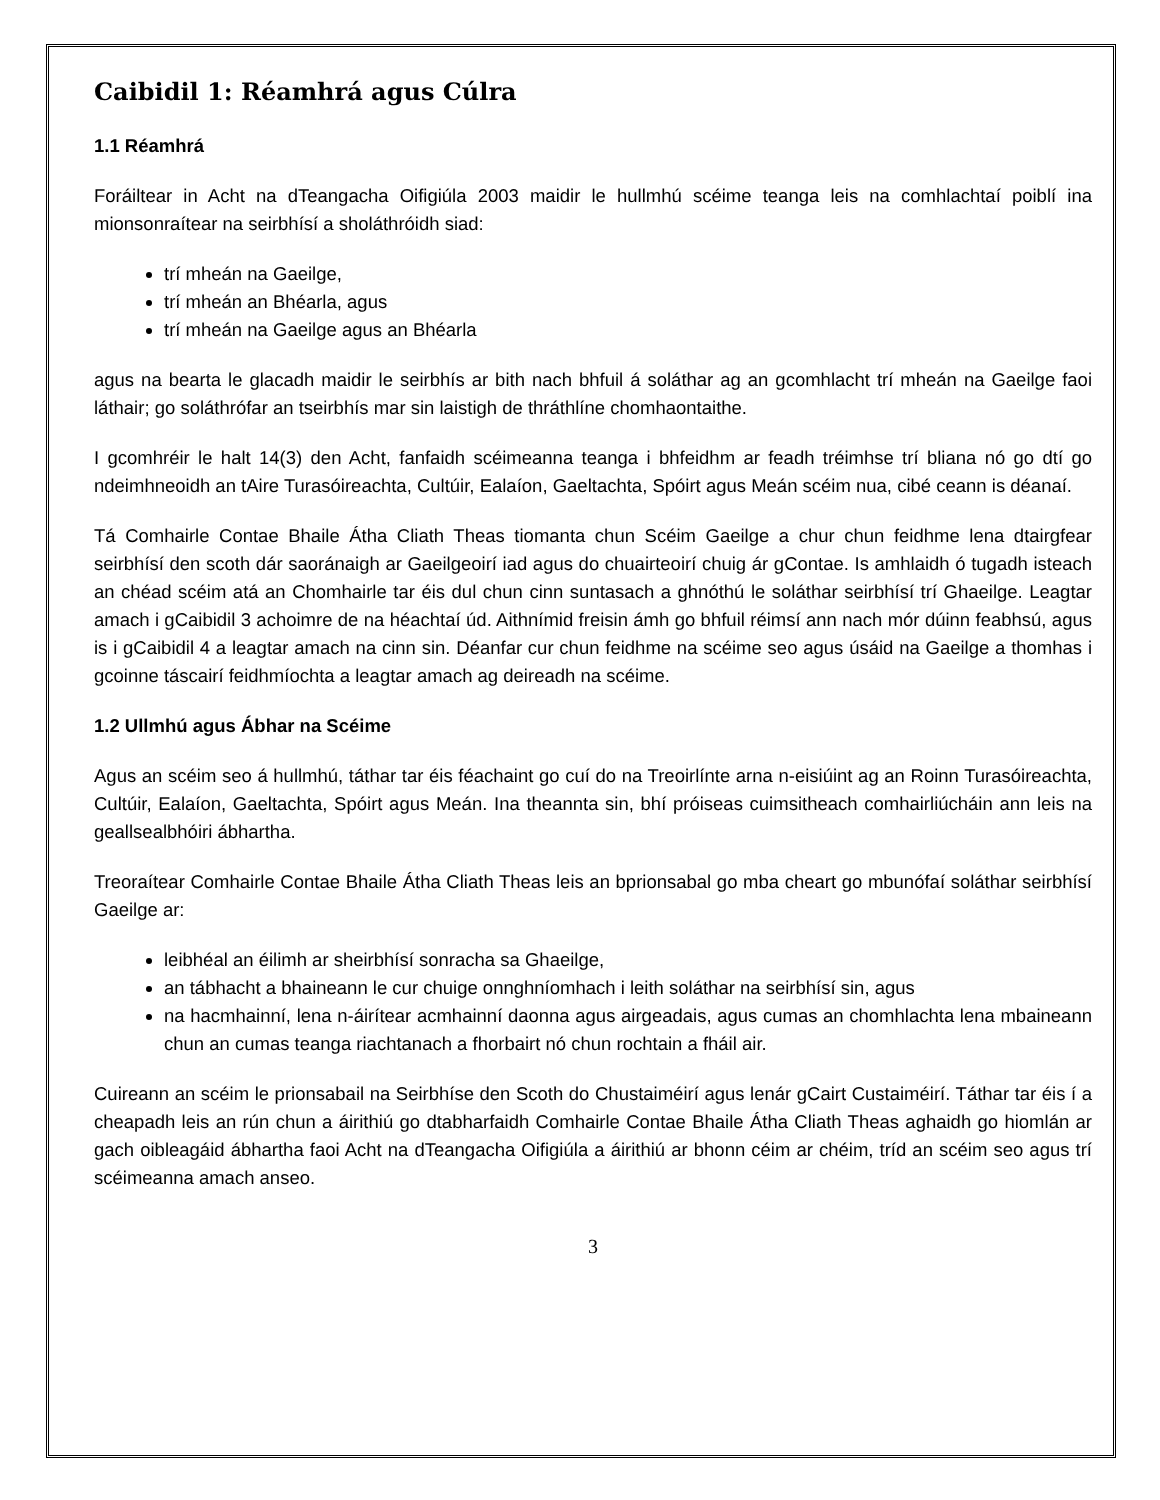Caibidil 1: Réamhrá agus Cúlra
1.1 Réamhrá
Foráiltear in Acht na dTeangacha Oifigiúla 2003 maidir le hullmhú scéime teanga leis na comhlachtaí poiblí ina mionsonraítear na seirbhísí a sholáthróidh siad:
trí mheán na Gaeilge,
trí mheán an Bhéarla, agus
trí mheán na Gaeilge agus an Bhéarla
agus na bearta le glacadh maidir le seirbhís ar bith nach bhfuil á soláthar ag an gcomhlacht trí mheán na Gaeilge faoi láthair; go soláthrófar an tseirbhís mar sin laistigh de thráthlíne chomhaontaithe.
I gcomhréir le halt 14(3) den Acht, fanfaidh scéimeanna teanga i bhfeidhm ar feadh tréimhse trí bliana nó go dtí go ndeimhneoidh an tAire Turasóireachta, Cultúir, Ealaíon, Gaeltachta, Spóirt agus Meán scéim nua, cibé ceann is déanaí.
Tá Comhairle Contae Bhaile Átha Cliath Theas tiomanta chun Scéim Gaeilge a chur chun feidhme lena dtairgfear seirbhísí den scoth dár saoránaigh ar Gaeilgeoirí iad agus do chuairteoirí chuig ár gContae. Is amhlaidh ó tugadh isteach an chéad scéim atá an Chomhairle tar éis dul chun cinn suntasach a ghnóthú le soláthar seirbhísí trí Ghaeilge. Leagtar amach i gCaibidil 3 achoimre de na héachtaí úd. Aithnímid freisin ámh go bhfuil réimsí ann nach mór dúinn feabhsú, agus is i gCaibidil 4 a leagtar amach na cinn sin. Déanfar cur chun feidhme na scéime seo agus úsáid na Gaeilge a thomhas i gcoinne táscairí feidhmíochta a leagtar amach ag deireadh na scéime.
1.2 Ullmhú agus Ábhar na Scéime
Agus an scéim seo á hullmhú, táthar tar éis féachaint go cuí do na Treoirlínte arna n-eisiúint ag an Roinn Turasóireachta, Cultúir, Ealaíon, Gaeltachta, Spóirt agus Meán. Ina theannta sin, bhí próiseas cuimsitheach comhairliúcháin ann leis na geallsealbhóiri ábhartha.
Treoraítear Comhairle Contae Bhaile Átha Cliath Theas leis an bprionsabal go mba cheart go mbunófaí soláthar seirbhísí Gaeilge ar:
leibhéal an éilimh ar sheirbhísí sonracha sa Ghaeilge,
an tábhacht a bhaineann le cur chuige onnghníomhach i leith soláthar na seirbhísí sin, agus
na hacmhainní, lena n-áirítear acmhainní daonna agus airgeadais, agus cumas an chomhlachta lena mbaineann chun an cumas teanga riachtanach a fhorbairt nó chun rochtain a fháil air.
Cuireann an scéim le prionsabail na Seirbhíse den Scoth do Chustaiméirí agus lenár gCairt Custaiméirí. Táthar tar éis í a cheapadh leis an rún chun a áirithiú go dtabharfaidh Comhairle Contae Bhaile Átha Cliath Theas aghaidh go hiomlán ar gach oibleagáid ábhartha faoi Acht na dTeangacha Oifigiúla a áirithiú ar bhonn céim ar chéim, tríd an scéim seo agus trí scéimeanna amach anseo.
3